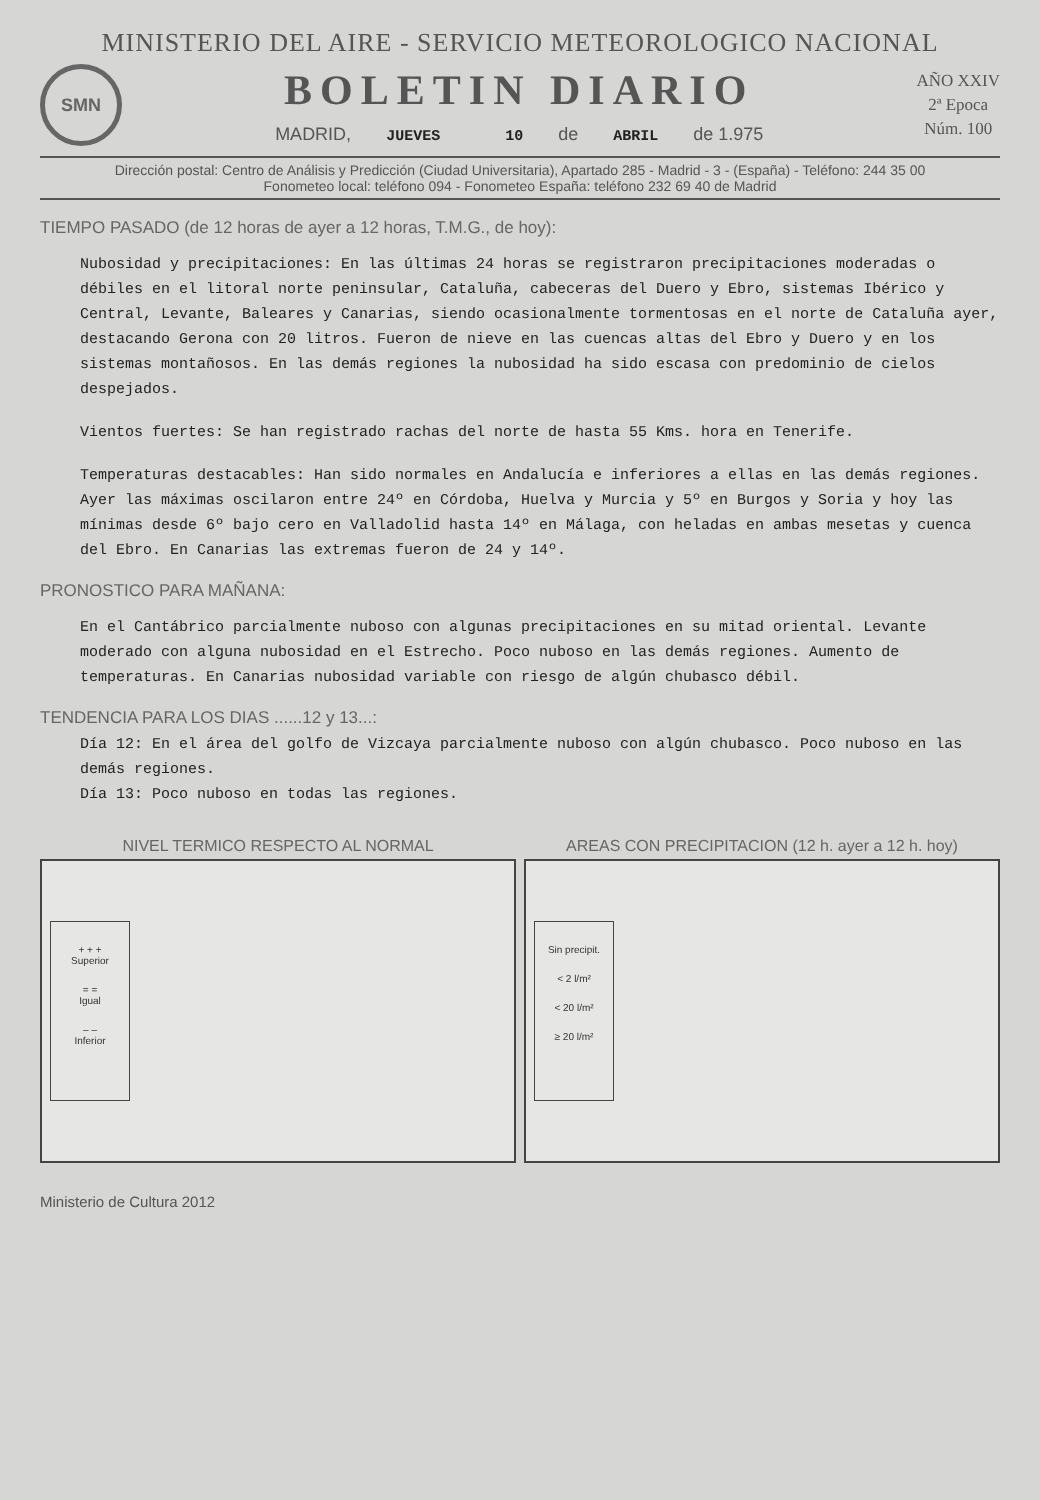MINISTERIO DEL AIRE - SERVICIO METEOROLOGICO NACIONAL
SMN
BOLETIN DIARIO
MADRID, JUEVES 10 de ABRIL de 1.975
AÑO XXIV
2ª Epoca
Núm. 100
Dirección postal: Centro de Análisis y Predicción (Ciudad Universitaria), Apartado 285 - Madrid - 3 - (España) - Teléfono: 244 35 00
Fonometeo local: teléfono 094 - Fonometeo España: teléfono 232 69 40 de Madrid
TIEMPO PASADO (de 12 horas de ayer a 12 horas, T.M.G., de hoy):
Nubosidad y precipitaciones: En las últimas 24 horas se registraron precipitaciones moderadas o débiles en el litoral norte peninsular, Cataluña, cabeceras del Duero y Ebro, sistemas Ibérico y Central, Levante, Baleares y Canarias, siendo ocasionalmente tormentosas en el norte de Cataluña ayer, destacando Gerona con 20 litros. Fueron de nieve en las cuencas altas del Ebro y Duero y en los sistemas montañosos. En las demás regiones la nubosidad ha sido escasa con predominio de cielos despejados.
Vientos fuertes: Se han registrado rachas del norte de hasta 55 Kms. hora en Tenerife.
Temperaturas destacables: Han sido normales en Andalucía e inferiores a ellas en las demás regiones. Ayer las máximas oscilaron entre 24º en Córdoba, Huelva y Murcia y 5º en Burgos y Soria y hoy las mínimas desde 6º bajo cero en Valladolid hasta 14º en Málaga, con heladas en ambas mesetas y cuenca del Ebro. En Canarias las extremas fueron de 24 y 14º.
PRONOSTICO PARA MAÑANA:
En el Cantábrico parcialmente nuboso con algunas precipitaciones en su mitad oriental. Levante moderado con alguna nubosidad en el Estrecho. Poco nuboso en las demás regiones. Aumento de temperaturas. En Canarias nubosidad variable con riesgo de algún chubasco débil.
TENDENCIA PARA LOS DIAS ......12 y 13...:
Día 12: En el área del golfo de Vizcaya parcialmente nuboso con algún chubasco. Poco nuboso en las demás regiones.
Día 13: Poco nuboso en todas las regiones.
NIVEL TERMICO RESPECTO AL NORMAL
+ + +
Superior
= =
Igual
– –
Inferior
AREAS CON PRECIPITACION (12 h. ayer a 12 h. hoy)
Sin precipit.
< 2 l/m²
< 20 l/m²
≥ 20 l/m²
Ministerio de Cultura 2012